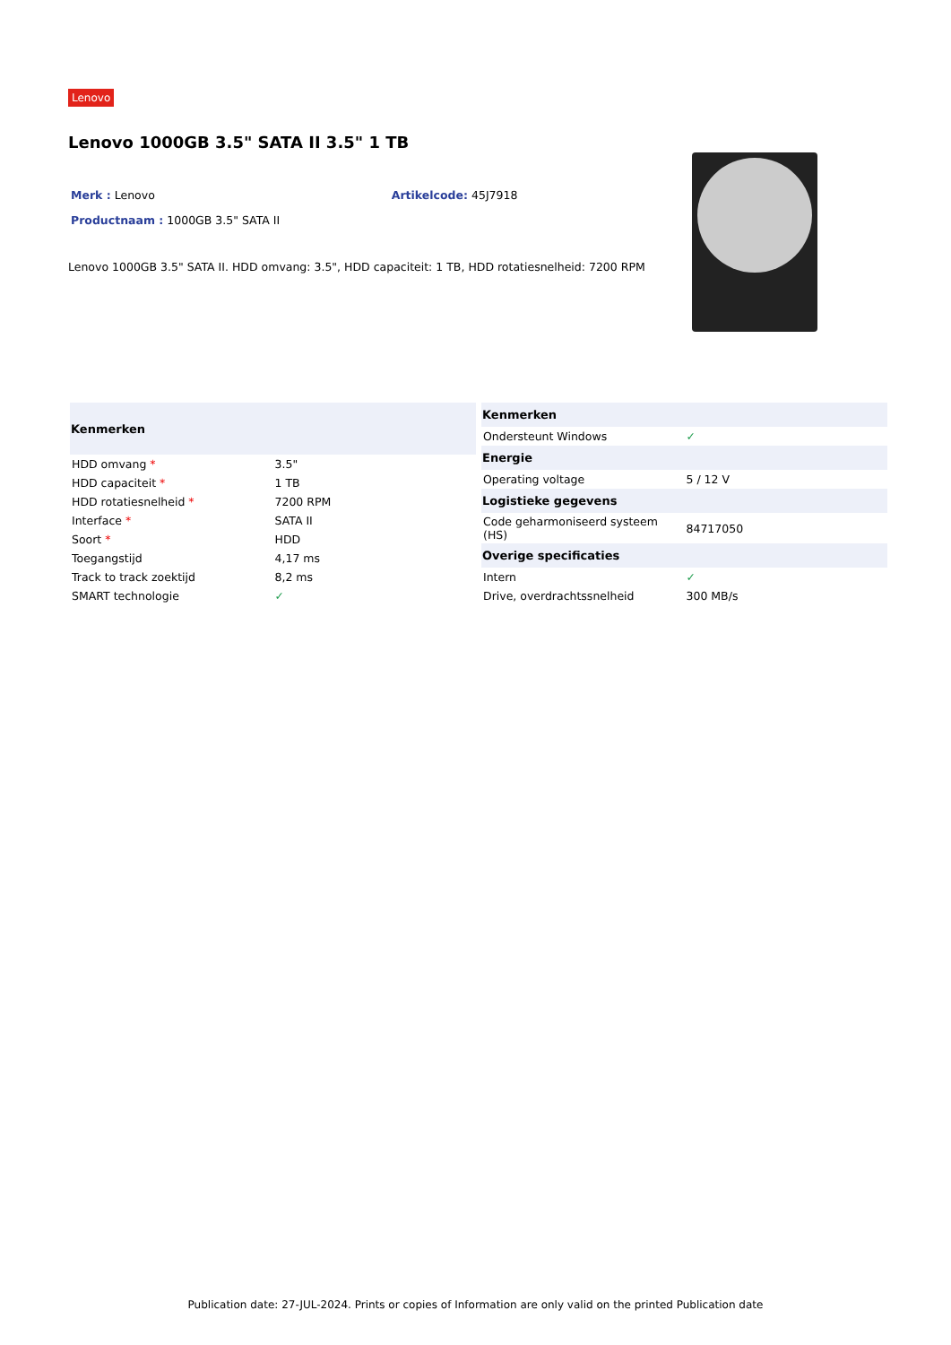Lenovo
Lenovo 1000GB 3.5" SATA II 3.5" 1 TB
Merk : Lenovo Artikelcode: 45J7918
Productnaam : 1000GB 3.5" SATA II
Lenovo 1000GB 3.5" SATA II. HDD omvang: 3.5", HDD capaciteit: 1 TB, HDD rotatiesnelheid: 7200 RPM
| Kenmerken | |
| --- | --- |
| HDD omvang * | 3.5" |
| HDD capaciteit * | 1 TB |
| HDD rotatiesnelheid * | 7200 RPM |
| Interface * | SATA II |
| Soort * | HDD |
| Toegangstijd | 4,17 ms |
| Track to track zoektijd | 8,2 ms |
| SMART technologie | ✓ |
| Kenmerken | |
| --- | --- |
| Ondersteunt Windows | ✓ |
| Energie | |
| Operating voltage | 5 / 12 V |
| Logistieke gegevens | |
| Code geharmoniseerd systeem (HS) | 84717050 |
| Overige specificaties | |
| Intern | ✓ |
| Drive, overdrachtssnelheid | 300 MB/s |
Publication date: 27-JUL-2024. Prints or copies of Information are only valid on the printed Publication date